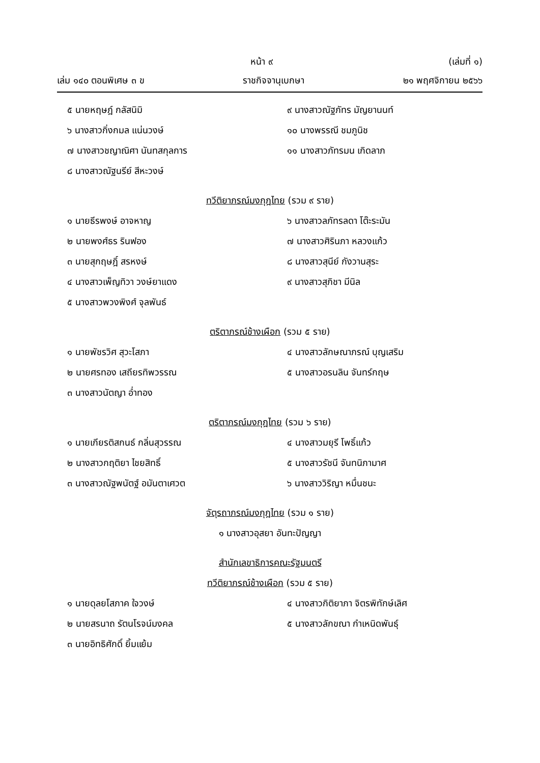หน้า ๙ (เล่มที่ ๑)
เล่ม ๑๔๐ ตอนพิเศษ ๓ ข ราชกิจจานุเบกษา ๒๑ พฤศจิกายน ๒๕๖๖
๕ นายหฤษฎ์ กลัสนิมิ ๙ นางสาวณัฐภัทร มัญยานนท์
๖ นางสาวกิ่งกมล แน่นวงษ์ ๑๐ นางพรรณี ชมภูนิช
๗ นางสาวชญาณิศา นันทสกุลการ ๑๑ นางสาวภัทรมน เกิดลาภ
๘ นางสาวณัฐนรีย์ สีหะวงษ์
ทวีติยาภรณ์มงกุฎไทย (รวม ๙ ราย)
๑ นายธีรพงษ์ อาจหาญ ๖ นางสาวลภัทรลดา โต๊ะระมัน
๒ นายพงศ์ธร รินฟอง ๗ นางสาวศิรินภา หลวงแก้ว
๓ นายสุกฤษฎิ์ สรหงษ์ ๘ นางสาวสุนีย์ กังวานสุระ
๔ นางสาวเพ็ญทิวา วงษ์ยาแดง ๙ นางสาวสุภิชา มีนิล
๕ นางสาวพวงพิงศ์ จุลพันธ์
ตริตาภรณ์ช้างเผือก (รวม ๕ ราย)
๑ นายพัชรวิศ สุวะโสภา ๔ นางสาวลักษณาภรณ์ บุญเสริม
๒ นายศรทอง เสถียรทิพวรรณ ๕ นางสาวอรนลิน จันทร์กฤษ
๓ นางสาวนัตญา อ่ำทอง
ตริตาภรณ์มงกุฎไทย (รวม ๖ ราย)
๑ นายเกียรติสกนธ์ กลิ่นสุวรรณ ๔ นางสาวมยุรี โพธิ์แก้ว
๒ นางสาวกฤติยา ไชยสิทธิ์ ๕ นางสาวรัชนี จันทนิภามาศ
๓ นางสาวณัฐพนัตฐ์ อมันตาเศวต ๖ นางสาววิริญา หมื่นชนะ
จัตุรถาภรณ์มงกุฎไทย (รวม ๑ ราย)
๑ นางสาวอุสยา อันทะปัญญา
สำนักเลขาธิการคณะรัฐมนตรี
ทวีติยาภรณ์ช้างเผือก (รวม ๕ ราย)
๑ นายดุลยโสภาค ใจวงษ์ ๔ นางสาวกิติยาภา จิตรพิทักษ์เลิศ
๒ นายสรนาถ รัตนโรจน์มงคล ๕ นางสาวลักขณา กำเหนิดพันธุ์
๓ นายอิทธิศักดิ์ ยิ้มแย้ม